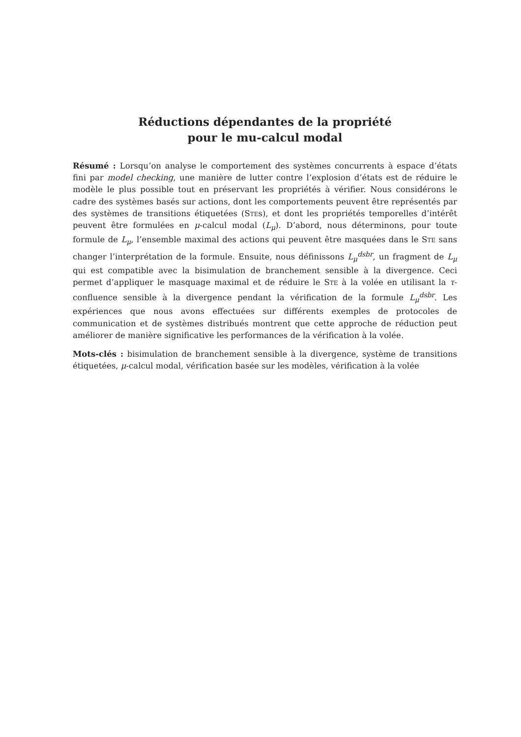Réductions dépendantes de la propriété
pour le mu-calcul modal
Résumé : Lorsqu’on analyse le comportement des systèmes concurrents à espace d’états fini par model checking, une manière de lutter contre l’explosion d’états est de réduire le modèle le plus possible tout en préservant les propriétés à vérifier. Nous considérons le cadre des systèmes basés sur actions, dont les comportements peuvent être représentés par des systèmes de transitions étiquetées (Stes), et dont les propriétés temporelles d’intérêt peuvent être formulées en μ-calcul modal (L<sub>μ</sub>). D’abord, nous déterminons, pour toute formule de L<sub>μ</sub>, l’ensemble maximal des actions qui peuvent être masquées dans le Ste sans changer l’interprétation de la formule. Ensuite, nous définissons L<sub>μ</sub><sup>dsbr</sup>, un fragment de L<sub>μ</sub> qui est compatible avec la bisimulation de branchement sensible à la divergence. Ceci permet d’appliquer le masquage maximal et de réduire le Ste à la volée en utilisant la τ-confluence sensible à la divergence pendant la vérification de la formule L<sub>μ</sub><sup>dsbr</sup>. Les expériences que nous avons effectuées sur différents exemples de protocoles de communication et de systèmes distribués montrent que cette approche de réduction peut améliorer de manière significative les performances de la vérification à la volée.
Mots-clés : bisimulation de branchement sensible à la divergence, système de transitions étiquetées, μ-calcul modal, vérification basée sur les modèles, vérification à la volée